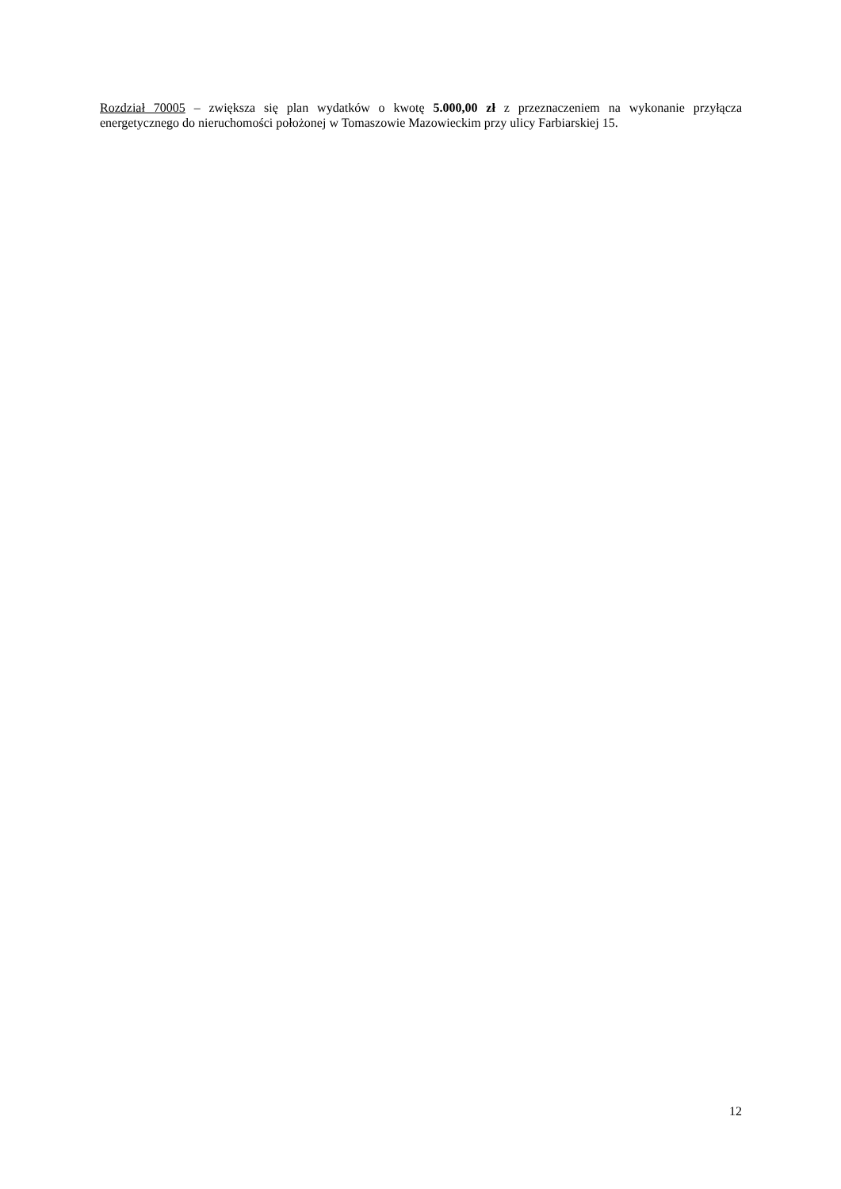Rozdział 70005 – zwiększa się plan wydatków o kwotę 5.000,00 zł z przeznaczeniem na wykonanie przyłącza energetycznego do nieruchomości położonej w Tomaszowie Mazowieckim przy ulicy Farbiarskiej 15.
12